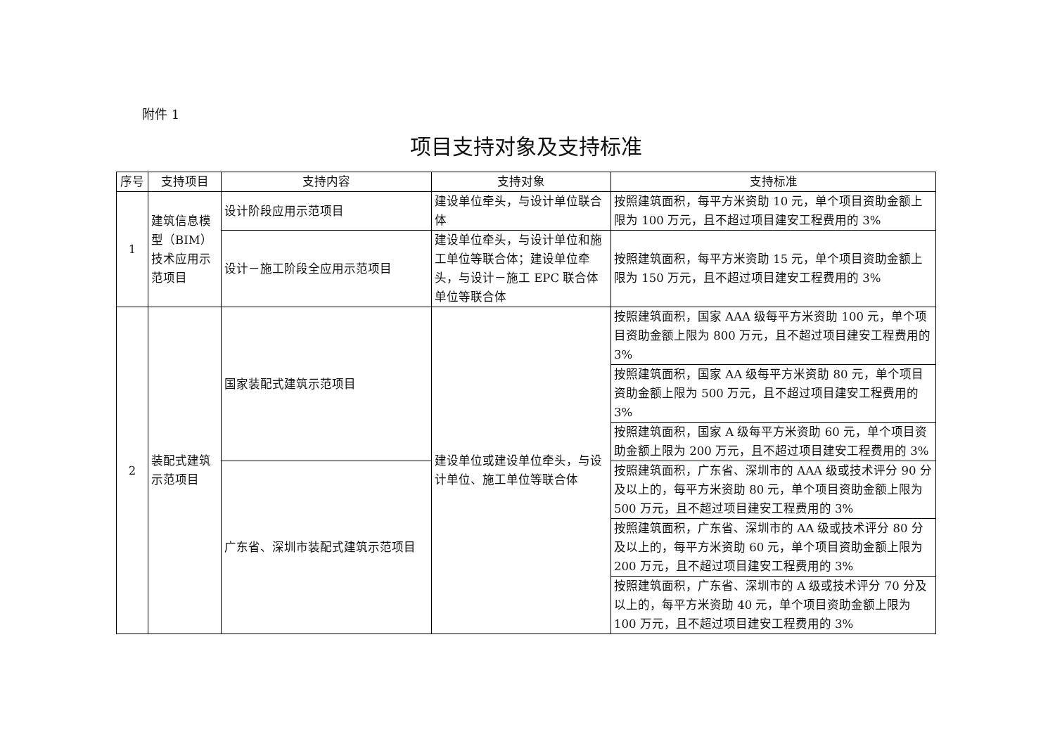附件 1
项目支持对象及支持标准
| 序号 | 支持项目 | 支持内容 | 支持对象 | 支持标准 |
| --- | --- | --- | --- | --- |
| 1 | 建筑信息模型（BIM）技术应用示范项目 | 设计阶段应用示范项目 | 建设单位牵头，与设计单位联合体 | 按照建筑面积，每平方米资助 10 元，单个项目资助金额上限为 100 万元，且不超过项目建安工程费用的 3% |
| | | 设计－施工阶段全应用示范项目 | 建设单位牵头，与设计单位和施工单位等联合体；建设单位牵头，与设计－施工 EPC 联合体单位等联合体 | 按照建筑面积，每平方米资助 15 元，单个项目资助金额上限为 150 万元，且不超过项目建安工程费用的 3% |
| 2 | 装配式建筑示范项目 | 国家装配式建筑示范项目 | 建设单位或建设单位牵头，与设计单位、施工单位等联合体 | 按照建筑面积，国家 AAA 级每平方米资助 100 元，单个项目资助金额上限为 800 万元，且不超过项目建安工程费用的 3% |
| | | | | 按照建筑面积，国家 AA 级每平方米资助 80 元，单个项目资助金额上限为 500 万元，且不超过项目建安工程费用的 3% |
| | | | | 按照建筑面积，国家 A 级每平方米资助 60 元，单个项目资助金额上限为 200 万元，且不超过项目建安工程费用的 3% |
| | | 广东省、深圳市装配式建筑示范项目 | | 按照建筑面积，广东省、深圳市的 AAA 级或技术评分 90 分及以上的，每平方米资助 80 元，单个项目资助金额上限为 500 万元，且不超过项目建安工程费用的 3% |
| | | | | 按照建筑面积，广东省、深圳市的 AA 级或技术评分 80 分及以上的，每平方米资助 60 元，单个项目资助金额上限为 200 万元，且不超过项目建安工程费用的 3% |
| | | | | 按照建筑面积，广东省、深圳市的 A 级或技术评分 70 分及以上的，每平方米资助 40 元，单个项目资助金额上限为 100 万元，且不超过项目建安工程费用的 3% |